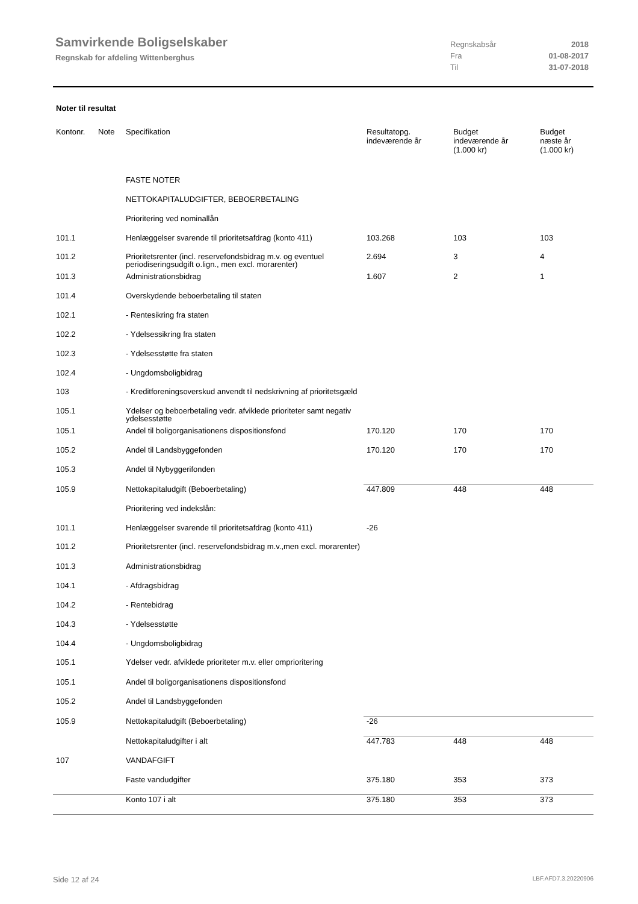Samvirkende Boligselskaber
Regnskab for afdeling Wittenberghus
| Regnskabsår | 2018 |
| Fra | 01-08-2017 |
| Til | 31-07-2018 |
Noter til resultat
| Kontonr. | Note | Specifikation | Resultatopg. indeværende år | Budget indeværende år (1.000 kr) | Budget næste år (1.000 kr) |
| --- | --- | --- | --- | --- | --- |
| | | FASTE NOTER | | | |
| | | NETTOKAPITALUDGIFTER, BEBOERBETALING | | | |
| | | Prioritering ved nominallån | | | |
| 101.1 | | Henlæggelser svarende til prioritetsafdrag (konto 411) | 103.268 | 103 | 103 |
| 101.2 | | Prioritetsrenter (incl. reservefondsbidrag m.v. og eventuel periodiseringsudgift o.lign., men excl. morarenter) | 2.694 | 3 | 4 |
| 101.3 | | Administrationsbidrag | 1.607 | 2 | 1 |
| 101.4 | | Overskydende beboerbetaling til staten | | | |
| 102.1 | | - Rentesikring fra staten | | | |
| 102.2 | | - Ydelsessikring fra staten | | | |
| 102.3 | | - Ydelsesstøtte fra staten | | | |
| 102.4 | | - Ungdomsboligbidrag | | | |
| 103 | | - Kreditforeningsoverskud anvendt til nedskrivning af prioritetsgæld | | | |
| 105.1 | | Ydelser og beboerbetaling vedr. afviklede prioriteter samt negativ ydelsesstøtte | | | |
| 105.1 | | Andel til boligorganisationens dispositionsfond | 170.120 | 170 | 170 |
| 105.2 | | Andel til Landsbyggefonden | 170.120 | 170 | 170 |
| 105.3 | | Andel til Nybyggerifonden | | | |
| 105.9 | | Nettokapitaludgift (Beboerbetaling) | 447.809 | 448 | 448 |
| | | Prioritering ved indekslån: | | | |
| 101.1 | | Henlæggelser svarende til prioritetsafdrag (konto 411) | -26 | | |
| 101.2 | | Prioritetsrenter (incl. reservefondsbidrag m.v.,men excl. morarenter) | | | |
| 101.3 | | Administrationsbidrag | | | |
| 104.1 | | - Afdragsbidrag | | | |
| 104.2 | | - Rentebidrag | | | |
| 104.3 | | - Ydelsesstøtte | | | |
| 104.4 | | - Ungdomsboligbidrag | | | |
| 105.1 | | Ydelser vedr. afviklede prioriteter m.v. eller omprioritering | | | |
| 105.1 | | Andel til boligorganisationens dispositionsfond | | | |
| 105.2 | | Andel til Landsbyggefonden | | | |
| 105.9 | | Nettokapitaludgift (Beboerbetaling) | -26 | | |
| | | Nettokapitaludgifter i alt | 447.783 | 448 | 448 |
| 107 | | VANDAFGIFT | | | |
| | | Faste vandudgifter | 375.180 | 353 | 373 |
| | | Konto 107 i alt | 375.180 | 353 | 373 |
Side 12 af 24 LBF.AFD7.3.20220906